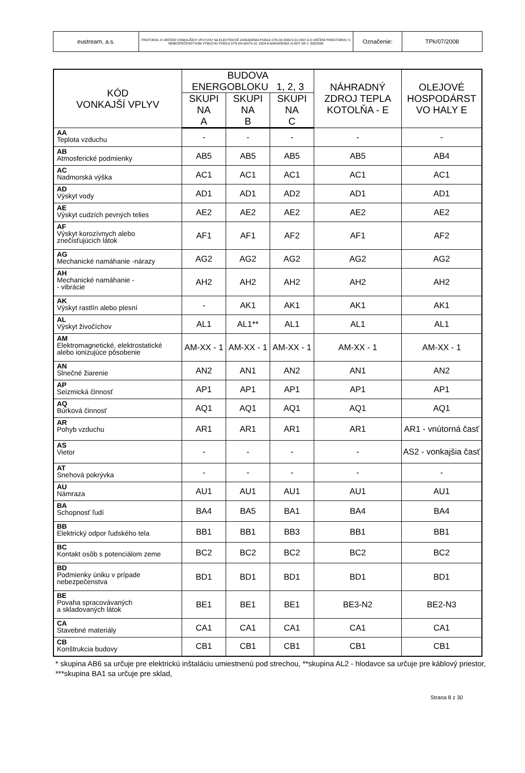| eustream, a.s. | PROTOKOL O URČENÍ VONKAJŠÍCH VPLYVOV NA ELEKTRICKÉ ZARIADENIA PODĽA STN 33 2000-5-51:2007 A O URČENÍ PRIESTOROV S NEBEZPEČENSTVOM VÝBUCHU PODĽA STN EN 60079-10: 2004 A NARIADENIA VLÁDY SR č. 393/2006 | Označenie: | TPk/07/2008 |
| KÓD VONKAJŠÍ VPLYV | BUDOVA ENERGOBLOKU 1, 2, 3 | | | NÁHRADNÝ ZDROJ TEPLA KOTOLŇA - E | OLEJOVÉ HOSPODÁRST VO HALY E |
| --- | --- | --- | --- | --- | --- |
| | SKUPI NA A | SKUPI NA B | SKUPI NA C | | |
| AA Teplota vzduchu | - | - | - | - | - |
| AB Atmosferické podmienky | AB5 | AB5 | AB5 | AB5 | AB4 |
| AC Nadmorská výška | AC1 | AC1 | AC1 | AC1 | AC1 |
| AD Výskyt vody | AD1 | AD1 | AD2 | AD1 | AD1 |
| AE Výskyt cudzích pevných telies | AE2 | AE2 | AE2 | AE2 | AE2 |
| AF Výskyt korozívnych alebo znečisťujúcich látok | AF1 | AF1 | AF2 | AF1 | AF2 |
| AG Mechanické namáhanie -nárazy | AG2 | AG2 | AG2 | AG2 | AG2 |
| AH Mechanické namáhanie - - vibrácie | AH2 | AH2 | AH2 | AH2 | AH2 |
| AK Výskyt rastlín alebo plesní | - | AK1 | AK1 | AK1 | AK1 |
| AL Výskyt živočíchov | AL1 | AL1** | AL1 | AL1 | AL1 |
| AM Elektromagnetické, elektrostatické alebo ionizujúce pôsobenie | AM-XX - 1 | AM-XX - 1 | AM-XX - 1 | AM-XX - 1 | AM-XX - 1 |
| AN Slnečné žiarenie | AN2 | AN1 | AN2 | AN1 | AN2 |
| AP Seizmická činnosť | AP1 | AP1 | AP1 | AP1 | AP1 |
| AQ Búrková činnosť | AQ1 | AQ1 | AQ1 | AQ1 | AQ1 |
| AR Pohyb vzduchu | AR1 | AR1 | AR1 | AR1 | AR1 - vnútorná časť |
| AS Vietor | - | - | - | - | AS2 - vonkajšia časť |
| AT Snehová pokrývka | - | - | - | - | - |
| AU Námraza | AU1 | AU1 | AU1 | AU1 | AU1 |
| BA Schopnosť ľudí | BA4 | BA5 | BA1 | BA4 | BA4 |
| BB Elektrický odpor ľudského tela | BB1 | BB1 | BB3 | BB1 | BB1 |
| BC Kontakt osôb s potenciálom zeme | BC2 | BC2 | BC2 | BC2 | BC2 |
| BD Podmienky úniku v prípade nebezpečenstva | BD1 | BD1 | BD1 | BD1 | BD1 |
| BE Povaha spracovávaných a skladovaných látok | BE1 | BE1 | BE1 | BE3-N2 | BE2-N3 |
| CA Stavebné materiály | CA1 | CA1 | CA1 | CA1 | CA1 |
| CB Konštrukcia budovy | CB1 | CB1 | CB1 | CB1 | CB1 |
* skupina AB6 sa určuje pre elektrickú inštaláciu umiestnenú pod strechou, **skupina AL2 - hlodavce sa určuje pre káblový priestor, ***skupina BA1 sa určuje pre sklad,
Strana 8 z 30